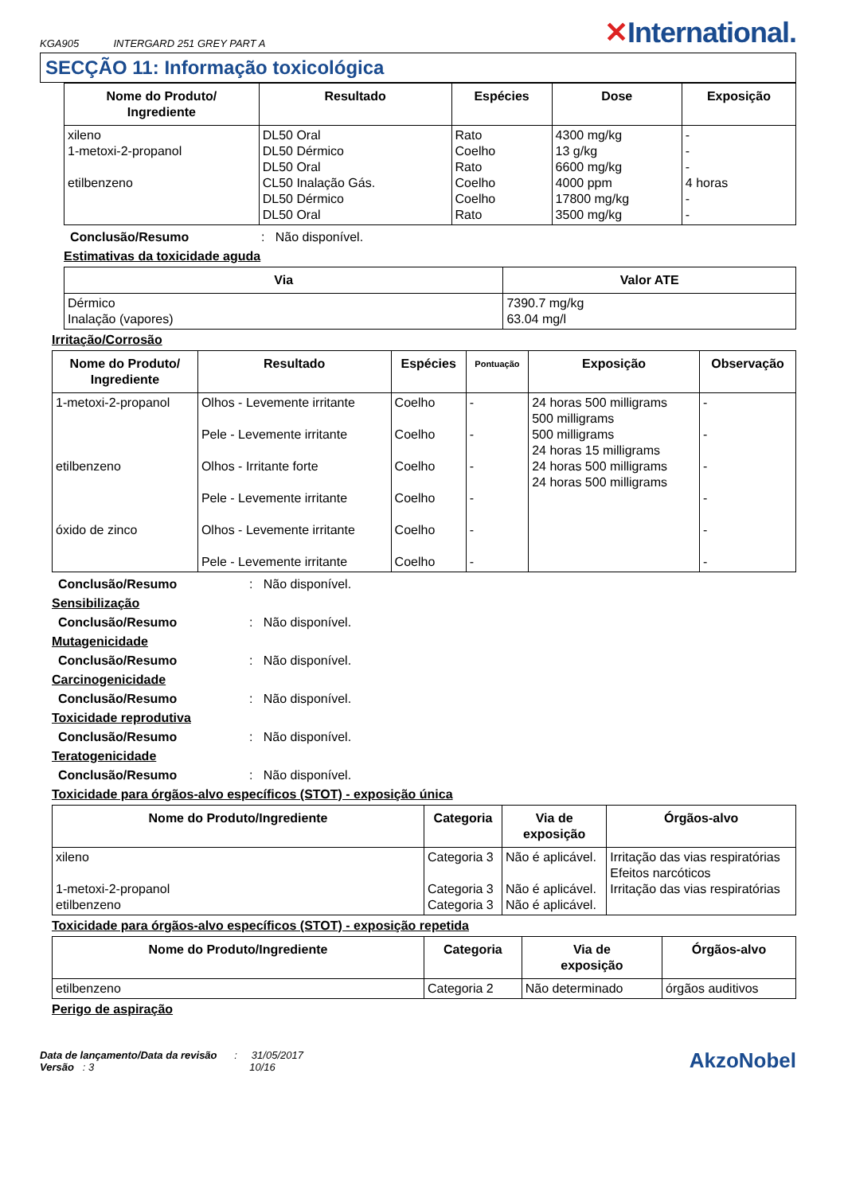KGA905 INTERGARD 251 GREY PART A
✕International.
SECÇÃO 11: Informação toxicológica
| Nome do Produto/ Ingrediente | Resultado | Espécies | Dose | Exposição |
| --- | --- | --- | --- | --- |
| xileno 1-metoxi-2-propanol etilbenzeno | DL50 Oral DL50 Dérmico DL50 Oral CL50 Inalação Gás. DL50 Dérmico DL50 Oral | Rato Coelho Rato Coelho Coelho Rato | 4300 mg/kg 13 g/kg 6600 mg/kg 4000 ppm 17800 mg/kg 3500 mg/kg | - - - 4 horas - - |
Conclusão/Resumo: Não disponível.
Estimativas da toxicidade aguda
| Via | Valor ATE |
| --- | --- |
| Dérmico Inalação (vapores) | 7390.7 mg/kg 63.04 mg/l |
Irritação/Corrosão
| Nome do Produto/ Ingrediente | Resultado | Espécies | Pontuação | Exposição | Observação |
| --- | --- | --- | --- | --- | --- |
| 1-metoxi-2-propanol etilbenzeno óxido de zinco | Olhos - Levemente irritante Pele - Levemente irritante Olhos - Irritante forte Pele - Levemente irritante Olhos - Levemente irritante Pele - Levemente irritante | Coelho Coelho Coelho Coelho Coelho Coelho | - - - - - - | 24 horas 500 milligrams 500 milligrams 500 milligrams 24 horas 15 milligrams 24 horas 500 milligrams 24 horas 500 milligrams | - - - - - - |
Conclusão/Resumo: Não disponível.
Sensibilização
Conclusão/Resumo: Não disponível.
Mutagenicidade
Conclusão/Resumo: Não disponível.
Carcinogenicidade
Conclusão/Resumo: Não disponível.
Toxicidade reprodutiva
Conclusão/Resumo: Não disponível.
Teratogenicidade
Conclusão/Resumo: Não disponível.
Toxicidade para órgãos-alvo específicos (STOT) - exposição única
| Nome do Produto/Ingrediente | Categoria | Via de exposição | Órgãos-alvo |
| --- | --- | --- | --- |
| xileno 1-metoxi-2-propanol etilbenzeno | Categoria 3 Categoria 3 Categoria 3 | Não é aplicável. Não é aplicável. Não é aplicável. | Irritação das vias respiratórias Efeitos narcóticos Irritação das vias respiratórias |
Toxicidade para órgãos-alvo específicos (STOT) - exposição repetida
| Nome do Produto/Ingrediente | Categoria | Via de exposição | Órgãos-alvo |
| --- | --- | --- | --- |
| etilbenzeno | Categoria 2 | Não determinado | órgãos auditivos |
Perigo de aspiração
Data de lançamento/Data da revisão : 31/05/2017
Versão : 3 10/16
AkzoNobel